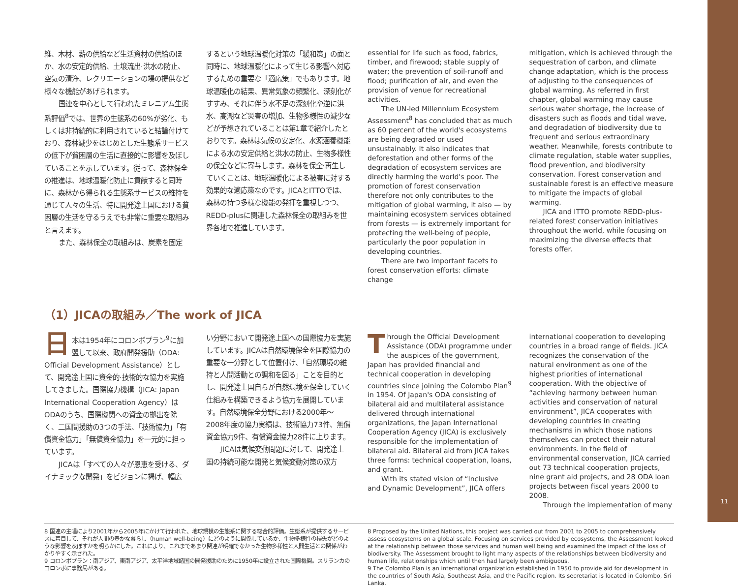維、木材、薪の供給など生活資材の供給のほか、水の安定的供給、土壌流出·洪水の防止、空気の清浄、レクリエーションの場の提供など様々な機能があげられます。
国連を中心として行われたミレニアム生態系評価<sup>8</sup>では、世界の生態系の60%が劣化、もしくは非持続的に利用されていると結論付けており、森林減少をはじめとした生態系サービスの低下が貧困層の生活に直接的に影響を及ぼしていることを示しています。従って、森林保全の推進は、地球温暖化防止に貢献すると同時に、森林から得られる生態系サービスの維持を通じて人々の生活、特に開発途上国における貧困層の生活を守るうえでも非常に重要な取組みと言えます。
また、森林保全の取組みは、炭素を固定
するという地球温暖化対策の「緩和策」の面と同時に、地球温暖化によって生じる影響へ対応するための重要な「適応策」でもあります。地球温暖化の結果、異常気象の頻繁化、深刻化がすすみ、それに伴う水不足の深刻化や逆に洪水、高潮など災害の増加、生物多様性の減少などが予想されていることは第1章で紹介したとおりです。森林は気候の安定化、水源涵養機能による水の安定供給と洪水の防止、生物多様性の保全などに寄与します。森林を保全·再生していくことは、地球温暖化による被害に対する効果的な適応策なのです。JICAとITTOでは、森林の持つ多様な機能の発揮を重視しつつ、REDD-plusに関連した森林保全の取組みを世界各地で推進しています。
essential for life such as food, fabrics, timber, and firewood; stable supply of water; the prevention of soil-runoff and flood; purification of air, and even the provision of venue for recreational activities.
The UN-led Millennium Ecosystem Assessment<sup>8</sup> has concluded that as much as 60 percent of the world's ecosystems are being degraded or used unsustainably. It also indicates that deforestation and other forms of the degradation of ecosystem services are directly harming the world's poor. The promotion of forest conservation therefore not only contributes to the mitigation of global warming, it also — by maintaining ecosystem services obtained from forests — is extremely important for protecting the well-being of people, particularly the poor population in developing countries.
There are two important facets to forest conservation efforts: climate change
mitigation, which is achieved through the sequestration of carbon, and climate change adaptation, which is the process of adjusting to the consequences of global warming. As referred in first chapter, global warming may cause serious water shortage, the increase of disasters such as floods and tidal wave, and degradation of biodiversity due to frequent and serious extraordinary weather. Meanwhile, forests contribute to climate regulation, stable water supplies, flood prevention, and biodiversity conservation. Forest conservation and sustainable forest is an effective measure to mitigate the impacts of global warming.
JICA and ITTO promote REDD-plus-related forest conservation initiatives throughout the world, while focusing on maximizing the diverse effects that forests offer.
（1）JICAの取組み／The work of JICA
日本は1954年にコロンボプラン<sup>9</sup>に加盟して以来、政府開発援助（ODA: Official Development Assistance）として、開発途上国に資金的·技術的な協力を実施してきました。国際協力機構（JICA: Japan International Cooperation Agency）はODAのうち、国際機関への資金の拠出を除く、二国間援助の3つの手法、「技術協力」「有償資金協力」「無償資金協力」を一元的に担っています。
JICAは「すべての人々が恩恵を受ける、ダイナミックな開発」をビジョンに掲げ、幅広
い分野において開発途上国への国際協力を実施しています。JICAは自然環境保全を国際協力の重要な一分野として位置付け、「自然環境の維持と人間活動との調和を図る」ことを目的とし、開発途上国自らが自然環境を保全していく仕組みを構築できるよう協力を展開しています。自然環境保全分野における2000年～2008年度の協力実績は、技術協力73件、無償資金協力9件、有償資金協力28件に上ります。
JICAは気候変動問題に対して、開発途上国の持続可能な開発と気候変動対策の双方
Through the Official Development Assistance (ODA) programme under the auspices of the government, Japan has provided financial and technical cooperation in developing countries since joining the Colombo Plan<sup>9</sup> in 1954. Of Japan's ODA consisting of bilateral aid and multilateral assistance delivered through international organizations, the Japan International Cooperation Agency (JICA) is exclusively responsible for the implementation of bilateral aid. Bilateral aid from JICA takes three forms: technical cooperation, loans, and grant.
With its stated vision of “Inclusive and Dynamic Development”, JICA offers
international cooperation to developing countries in a broad range of fields. JICA recognizes the conservation of the natural environment as one of the highest priorities of international cooperation. With the objective of “achieving harmony between human activities and conservation of natural environment”, JICA cooperates with developing countries in creating mechanisms in which those nations themselves can protect their natural environments. In the field of environmental conservation, JICA carried out 73 technical cooperation projects, nine grant aid projects, and 28 ODA loan projects between fiscal years 2000 to 2008.
Through the implementation of many
8 国連の主唱により2001年から2005年にかけて行われた、地球規模の生態系に関する総合的評価。生態系が提供するサービスに着目して、それが人間の豊かな暮らし（human well-being）にどのように関係しているか、生物多様性の損失がどのような影響を及ぼすかを明らかにした。これにより、これまであまり関連が明確でなかった生物多様性と人間生活との関係がわかりやすく示された。
9 コロンボプラン：南アジア、東南アジア、太平洋地域諸国の開発援助のために1950年に設立された国際機関。スリランカのコロンボに事務局がある。
8 Proposed by the United Nations, this project was carried out from 2001 to 2005 to comprehensively assess ecosystems on a global scale. Focusing on services provided by ecosystems, the Assessment looked at the relationship between those services and human well being and examined the impact of the loss of biodiversity. The Assessment brought to light many aspects of the relationships between biodiversity and human life, relationships which until then had largely been ambiguous.
9 The Colombo Plan is an international organization established in 1950 to provide aid for development in the countries of South Asia, Southeast Asia, and the Pacific region. Its secretariat is located in Colombo, Sri Lanka.
11